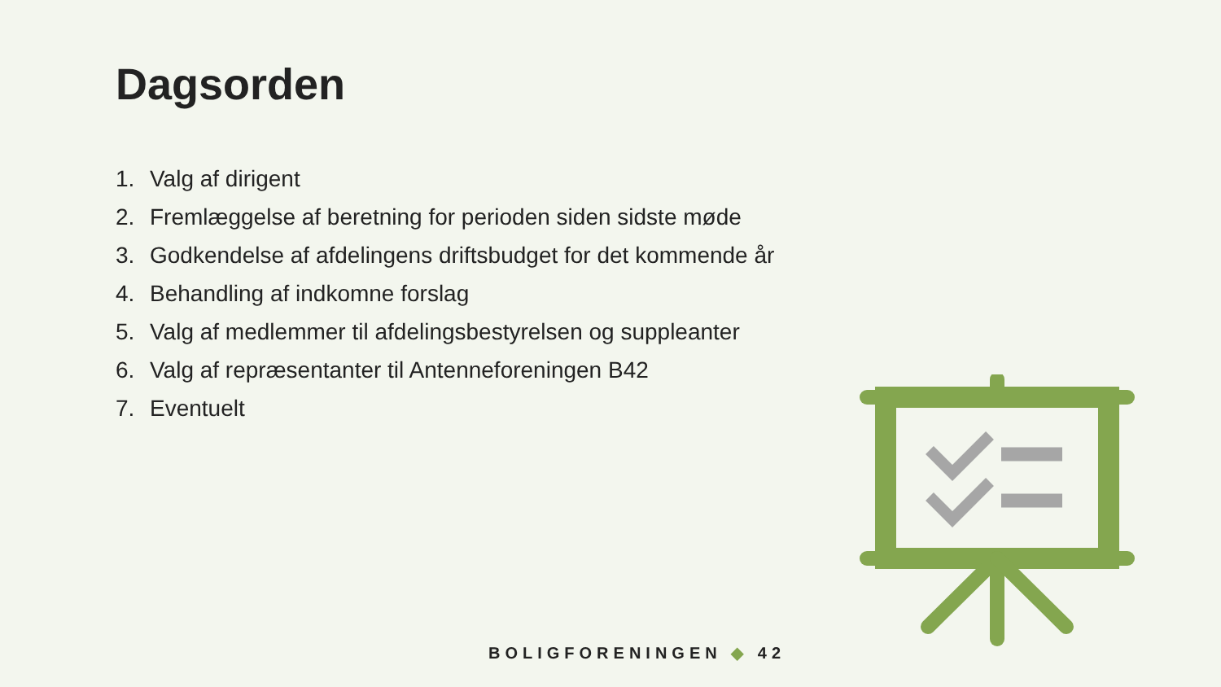Dagsorden
1. Valg af dirigent
2. Fremlæggelse af beretning for perioden siden sidste møde
3. Godkendelse af afdelingens driftsbudget for det kommende år
4. Behandling af indkomne forslag
5. Valg af medlemmer til afdelingsbestyrelsen og suppleanter
6. Valg af repræsentanter til Antenneforeningen B42
7. Eventuelt
BOLIGFORENINGEN ◆ 42